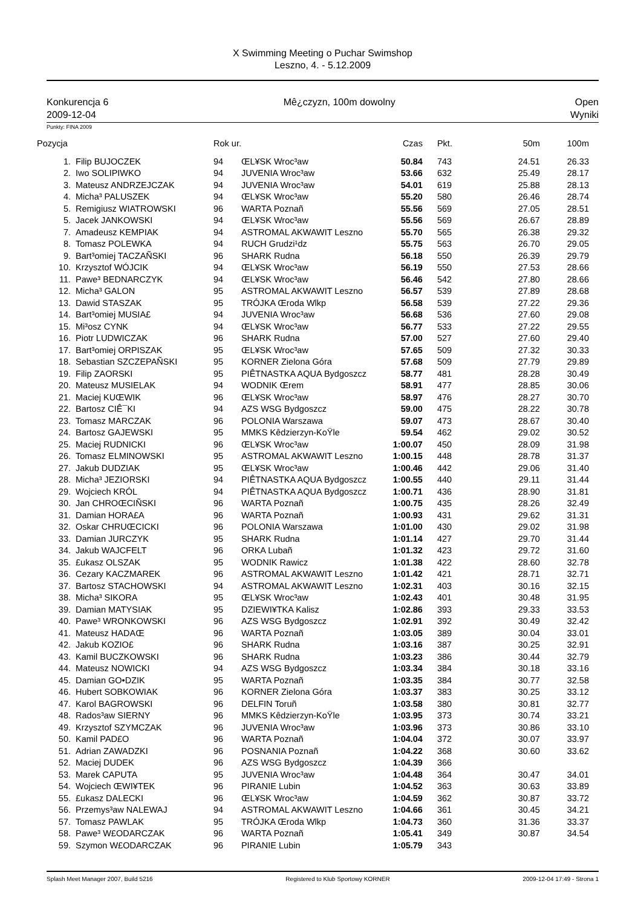X Swimming Meeting o Puchar Swimshop
Leszno, 4. - 5.12.2009
Konkurencja 6
2009-12-04
Mê¿czyzn, 100m dowolny Open
Wyniki
Punkty: FINA 2009
| Pozycja | | Rok ur. | | Czas | | Pkt. | 50m | 100m |
| --- | --- | --- | --- | --- | --- | --- | --- | --- |
| 1. | Filip BUJOCZEK | 94 | ŒL¥SK Wroc³aw | 50.84 | | 743 | 24.51 | 26.33 |
| 2. | Iwo SOLIPIWKO | 94 | JUVENIA Wroc³aw | 53.66 | | 632 | 25.49 | 28.17 |
| 3. | Mateusz ANDRZEJCZAK | 94 | JUVENIA Wroc³aw | 54.01 | | 619 | 25.88 | 28.13 |
| 4. | Micha³ PALUSZEK | 94 | ŒL¥SK Wroc³aw | 55.20 | | 580 | 26.46 | 28.74 |
| 5. | Remigiusz WIATROWSKI | 96 | WARTA Poznañ | 55.56 | | 569 | 27.05 | 28.51 |
| 5. | Jacek JANKOWSKI | 94 | ŒL¥SK Wroc³aw | 55.56 | | 569 | 26.67 | 28.89 |
| 7. | Amadeusz KEMPIAK | 94 | ASTROMAL AKWAWIT Leszno | 55.70 | | 565 | 26.38 | 29.32 |
| 8. | Tomasz POLEWKA | 94 | RUCH Grudzi¹dz | 55.75 | | 563 | 26.70 | 29.05 |
| 9. | Bart³omiej TACZAÑSKI | 96 | SHARK Rudna | 56.18 | | 550 | 26.39 | 29.79 |
| 10. | Krzysztof WÓJCIK | 94 | ŒL¥SK Wroc³aw | 56.19 | | 550 | 27.53 | 28.66 |
| 11. | Pawe³ BEDNARCZYK | 94 | ŒL¥SK Wroc³aw | 56.46 | | 542 | 27.80 | 28.66 |
| 12. | Micha³ GALON | 95 | ASTROMAL AKWAWIT Leszno | 56.57 | | 539 | 27.89 | 28.68 |
| 13. | Dawid STASZAK | 95 | TRÓJKA Œroda Wlkp | 56.58 | | 539 | 27.22 | 29.36 |
| 14. | Bart³omiej MUSIA£ | 94 | JUVENIA Wroc³aw | 56.68 | | 536 | 27.60 | 29.08 |
| 15. | Mi³osz CYNK | 94 | ŒL¥SK Wroc³aw | 56.77 | | 533 | 27.22 | 29.55 |
| 16. | Piotr LUDWICZAK | 96 | SHARK Rudna | 57.00 | | 527 | 27.60 | 29.40 |
| 17. | Bart³omiej ORPISZAK | 95 | ŒL¥SK Wroc³aw | 57.65 | | 509 | 27.32 | 30.33 |
| 18. | Sebastian SZCZEPAÑSKI | 95 | KORNER Zielona Góra | 57.68 | | 509 | 27.79 | 29.89 |
| 19. | Filip ZAORSKI | 95 | PIÊTNASTKA AQUA Bydgoszcz | 58.77 | | 481 | 28.28 | 30.49 |
| 20. | Mateusz MUSIELAK | 94 | WODNIK Œrem | 58.91 | | 477 | 28.85 | 30.06 |
| 21. | Maciej KUŒWIK | 96 | ŒL¥SK Wroc³aw | 58.97 | | 476 | 28.27 | 30.70 |
| 22. | Bartosz CIÊ¯KI | 94 | AZS WSG Bydgoszcz | 59.00 | | 475 | 28.22 | 30.78 |
| 23. | Tomasz MARCZAK | 96 | POLONIA Warszawa | 59.07 | | 473 | 28.67 | 30.40 |
| 24. | Bartosz GAJEWSKI | 95 | MMKS Kêdzierzyn-KoŸle | 59.54 | | 462 | 29.02 | 30.52 |
| 25. | Maciej RUDNICKI | 96 | ŒL¥SK Wroc³aw | 1:00.07 | | 450 | 28.09 | 31.98 |
| 26. | Tomasz ELMINOWSKI | 95 | ASTROMAL AKWAWIT Leszno | 1:00.15 | | 448 | 28.78 | 31.37 |
| 27. | Jakub DUDZIAK | 95 | ŒL¥SK Wroc³aw | 1:00.46 | | 442 | 29.06 | 31.40 |
| 28. | Micha³ JEZIORSKI | 94 | PIÊTNASTKA AQUA Bydgoszcz | 1:00.55 | | 440 | 29.11 | 31.44 |
| 29. | Wojciech KRÓL | 94 | PIÊTNASTKA AQUA Bydgoszcz | 1:00.71 | | 436 | 28.90 | 31.81 |
| 30. | Jan CHROŒCIÑSKI | 96 | WARTA Poznañ | 1:00.75 | | 435 | 28.26 | 32.49 |
| 31. | Damian HORA£A | 96 | WARTA Poznañ | 1:00.93 | | 431 | 29.62 | 31.31 |
| 32. | Oskar CHRUŒCICKI | 96 | POLONIA Warszawa | 1:01.00 | | 430 | 29.02 | 31.98 |
| 33. | Damian JURCZYK | 95 | SHARK Rudna | 1:01.14 | | 427 | 29.70 | 31.44 |
| 34. | Jakub WAJCFELT | 96 | ORKA Lubañ | 1:01.32 | | 423 | 29.72 | 31.60 |
| 35. | £ukasz OLSZAK | 95 | WODNIK Rawicz | 1:01.38 | | 422 | 28.60 | 32.78 |
| 36. | Cezary KACZMAREK | 96 | ASTROMAL AKWAWIT Leszno | 1:01.42 | | 421 | 28.71 | 32.71 |
| 37. | Bartosz STACHOWSKI | 94 | ASTROMAL AKWAWIT Leszno | 1:02.31 | | 403 | 30.16 | 32.15 |
| 38. | Micha³ SIKORA | 95 | ŒL¥SK Wroc³aw | 1:02.43 | | 401 | 30.48 | 31.95 |
| 39. | Damian MATYSIAK | 95 | DZIEWI¥TKA Kalisz | 1:02.86 | | 393 | 29.33 | 33.53 |
| 40. | Pawe³ WRONKOWSKI | 96 | AZS WSG Bydgoszcz | 1:02.91 | | 392 | 30.49 | 32.42 |
| 41. | Mateusz HADAŒ | 96 | WARTA Poznañ | 1:03.05 | | 389 | 30.04 | 33.01 |
| 42. | Jakub KOZIO£ | 96 | SHARK Rudna | 1:03.16 | | 387 | 30.25 | 32.91 |
| 43. | Kamil BUCZKOWSKI | 96 | SHARK Rudna | 1:03.23 | | 386 | 30.44 | 32.79 |
| 44. | Mateusz NOWICKI | 94 | AZS WSG Bydgoszcz | 1:03.34 | | 384 | 30.18 | 33.16 |
| 45. | Damian GO•DZIK | 95 | WARTA Poznañ | 1:03.35 | | 384 | 30.77 | 32.58 |
| 46. | Hubert SOBKOWIAK | 96 | KORNER Zielona Góra | 1:03.37 | | 383 | 30.25 | 33.12 |
| 47. | Karol BAGROWSKI | 96 | DELFIN Toruñ | 1:03.58 | | 380 | 30.81 | 32.77 |
| 48. | Rados³aw SIERNY | 96 | MMKS Kêdzierzyn-KoŸle | 1:03.95 | | 373 | 30.74 | 33.21 |
| 49. | Krzysztof SZYMCZAK | 96 | JUVENIA Wroc³aw | 1:03.96 | | 373 | 30.86 | 33.10 |
| 50. | Kamil PAD£O | 96 | WARTA Poznañ | 1:04.04 | | 372 | 30.07 | 33.97 |
| 51. | Adrian ZAWADZKI | 96 | POSNANIA Poznañ | 1:04.22 | | 368 | 30.60 | 33.62 |
| 52. | Maciej DUDEK | 96 | AZS WSG Bydgoszcz | 1:04.39 | | 366 | | |
| 53. | Marek CAPUTA | 95 | JUVENIA Wroc³aw | 1:04.48 | | 364 | 30.47 | 34.01 |
| 54. | Wojciech ŒWI¥TEK | 96 | PIRANIE Lubin | 1:04.52 | | 363 | 30.63 | 33.89 |
| 55. | £ukasz DALECKI | 96 | ŒL¥SK Wroc³aw | 1:04.59 | | 362 | 30.87 | 33.72 |
| 56. | Przemys³aw NALEWAJ | 94 | ASTROMAL AKWAWIT Leszno | 1:04.66 | | 361 | 30.45 | 34.21 |
| 57. | Tomasz PAWLAK | 95 | TRÓJKA Œroda Wlkp | 1:04.73 | | 360 | 31.36 | 33.37 |
| 58. | Pawe³ W£ODARCZAK | 96 | WARTA Poznañ | 1:05.41 | | 349 | 30.87 | 34.54 |
| 59. | Szymon W£ODARCZAK | 96 | PIRANIE Lubin | 1:05.79 | | 343 | | |
Splash Meet Manager 2007, Build 5216 Registered to Klub Sportowy KORNER 2009-12-04 17:49 - Strona 1